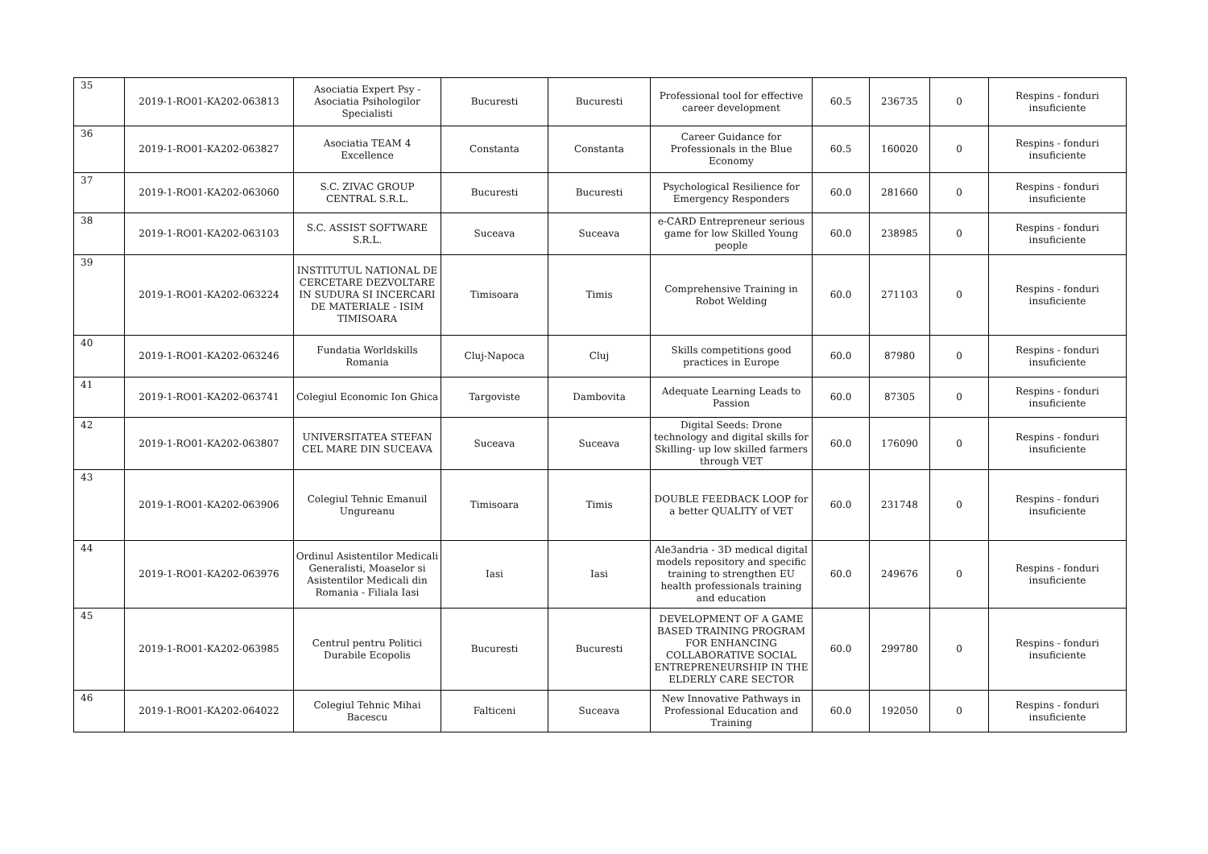| 35 | 2019-1-RO01-KA202-063813 | Asociatia Expert Psy - Asociatia Psihologilor Specialisti | Bucuresti | Bucuresti | Professional tool for effective career development | 60.5 | 236735 | 0 | Respins - fonduri insuficiente |
| 36 | 2019-1-RO01-KA202-063827 | Asociatia TEAM 4 Excellence | Constanta | Constanta | Career Guidance for Professionals in the Blue Economy | 60.5 | 160020 | 0 | Respins - fonduri insuficiente |
| 37 | 2019-1-RO01-KA202-063060 | S.C. ZIVAC GROUP CENTRAL S.R.L. | Bucuresti | Bucuresti | Psychological Resilience for Emergency Responders | 60.0 | 281660 | 0 | Respins - fonduri insuficiente |
| 38 | 2019-1-RO01-KA202-063103 | S.C. ASSIST SOFTWARE S.R.L. | Suceava | Suceava | e-CARD Entrepreneur serious game for low Skilled Young people | 60.0 | 238985 | 0 | Respins - fonduri insuficiente |
| 39 | 2019-1-RO01-KA202-063224 | INSTITUTUL NATIONAL DE CERCETARE DEZVOLTARE IN SUDURA SI INCERCARI DE MATERIALE - ISIM TIMISOARA | Timisoara | Timis | Comprehensive Training in Robot Welding | 60.0 | 271103 | 0 | Respins - fonduri insuficiente |
| 40 | 2019-1-RO01-KA202-063246 | Fundatia Worldskills Romania | Cluj-Napoca | Cluj | Skills competitions good practices in Europe | 60.0 | 87980 | 0 | Respins - fonduri insuficiente |
| 41 | 2019-1-RO01-KA202-063741 | Colegiul Economic Ion Ghica | Targoviste | Dambovita | Adequate Learning Leads to Passion | 60.0 | 87305 | 0 | Respins - fonduri insuficiente |
| 42 | 2019-1-RO01-KA202-063807 | UNIVERSITATEA STEFAN CEL MARE DIN SUCEAVA | Suceava | Suceava | Digital Seeds: Drone technology and digital skills for Skilling- up low skilled farmers through VET | 60.0 | 176090 | 0 | Respins - fonduri insuficiente |
| 43 | 2019-1-RO01-KA202-063906 | Colegiul Tehnic Emanuil Ungureanu | Timisoara | Timis | DOUBLE FEEDBACK LOOP for a better QUALITY of VET | 60.0 | 231748 | 0 | Respins - fonduri insuficiente |
| 44 | 2019-1-RO01-KA202-063976 | Ordinul Asistentilor Medicali Generalisti, Moaselor si Asistentilor Medicali din Romania - Filiala Iasi | Iasi | Iasi | Ale3andria - 3D medical digital models repository and specific training to strengthen EU health professionals training and education | 60.0 | 249676 | 0 | Respins - fonduri insuficiente |
| 45 | 2019-1-RO01-KA202-063985 | Centrul pentru Politici Durabile Ecopolis | Bucuresti | Bucuresti | DEVELOPMENT OF A GAME BASED TRAINING PROGRAM FOR ENHANCING COLLABORATIVE SOCIAL ENTREPRENEURSHIP IN THE ELDERLY CARE SECTOR | 60.0 | 299780 | 0 | Respins - fonduri insuficiente |
| 46 | 2019-1-RO01-KA202-064022 | Colegiul Tehnic Mihai Bacescu | Falticeni | Suceava | New Innovative Pathways in Professional Education and Training | 60.0 | 192050 | 0 | Respins - fonduri insuficiente |